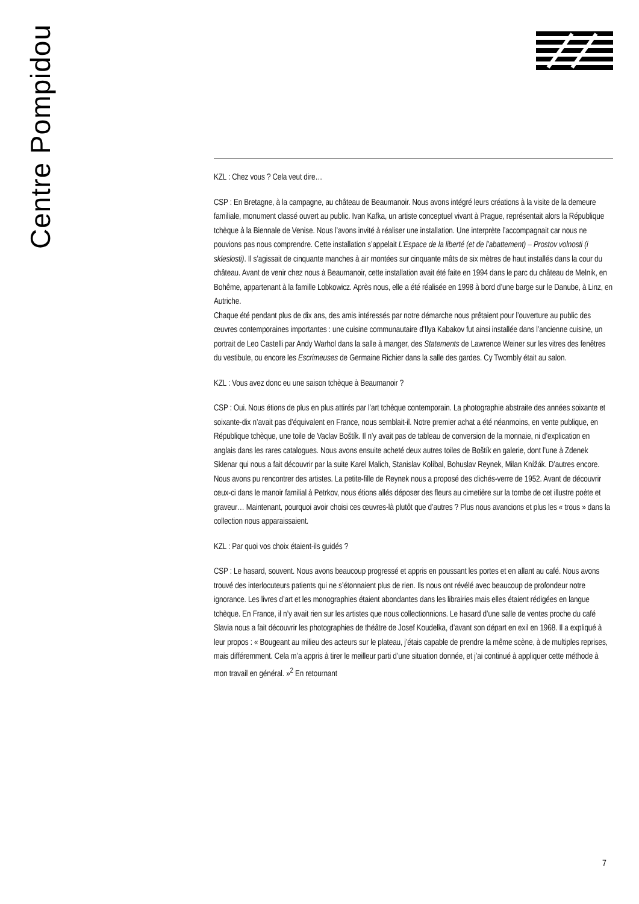Centre Pompidou
KZL : Chez vous ? Cela veut dire…
CSP : En Bretagne, à la campagne, au château de Beaumanoir. Nous avons intégré leurs créations à la visite de la demeure familiale, monument classé ouvert au public. Ivan Kafka, un artiste conceptuel vivant à Prague, représentait alors la République tchèque à la Biennale de Venise. Nous l’avons invité à réaliser une installation. Une interprète l’accompagnait car nous ne pouvions pas nous comprendre. Cette installation s’appelait L’Espace de la liberté (et de l’abattement) – Prostov volnosti (i skleslosti). Il s’agissait de cinquante manches à air montées sur cinquante mâts de six mètres de haut installés dans la cour du château. Avant de venir chez nous à Beaumanoir, cette installation avait été faite en 1994 dans le parc du château de Melnik, en Bohême, appartenant à la famille Lobkowicz. Après nous, elle a été réalisée en 1998 à bord d’une barge sur le Danube, à Linz, en Autriche.
Chaque été pendant plus de dix ans, des amis intéressés par notre démarche nous prêtaient pour l’ouverture au public des œuvres contemporaines importantes : une cuisine communautaire d’Ilya Kabakov fut ainsi installée dans l’ancienne cuisine, un portrait de Leo Castelli par Andy Warhol dans la salle à manger, des Statements de Lawrence Weiner sur les vitres des fenêtres du vestibule, ou encore les Escrimeuses de Germaine Richier dans la salle des gardes. Cy Twombly était au salon.
KZL : Vous avez donc eu une saison tchèque à Beaumanoir ?
CSP : Oui. Nous étions de plus en plus attirés par l’art tchèque contemporain. La photographie abstraite des années soixante et soixante-dix n’avait pas d’équivalent en France, nous semblait-il. Notre premier achat a été néanmoins, en vente publique, en République tchèque, une toile de Vaclav Boštík. Il n’y avait pas de tableau de conversion de la monnaie, ni d’explication en anglais dans les rares catalogues. Nous avons ensuite acheté deux autres toiles de Boštík en galerie, dont l’une à Zdenek Sklenar qui nous a fait découvrir par la suite Karel Malich, Stanislav Kolíbal, Bohuslav Reynek, Milan Knížák. D’autres encore. Nous avons pu rencontrer des artistes. La petite-fille de Reynek nous a proposé des clichés-verre de 1952. Avant de découvrir ceux-ci dans le manoir familial à Petrkov, nous étions allés déposer des fleurs au cimetière sur la tombe de cet illustre poète et graveur… Maintenant, pourquoi avoir choisi ces œuvres-là plutôt que d’autres ? Plus nous avancions et plus les « trous » dans la collection nous apparaissaient.
KZL : Par quoi vos choix étaient-ils guidés ?
CSP : Le hasard, souvent. Nous avons beaucoup progressé et appris en poussant les portes et en allant au café. Nous avons trouvé des interlocuteurs patients qui ne s’étonnaient plus de rien. Ils nous ont révélé avec beaucoup de profondeur notre ignorance. Les livres d’art et les monographies étaient abondantes dans les librairies mais elles étaient rédigées en langue tchèque. En France, il n’y avait rien sur les artistes que nous collectionnions. Le hasard d’une salle de ventes proche du café Slavia nous a fait découvrir les photographies de théâtre de Josef Koudelka, d’avant son départ en exil en 1968. Il a expliqué à leur propos : « Bougeant au milieu des acteurs sur le plateau, j’étais capable de prendre la même scène, à de multiples reprises, mais différemment. Cela m’a appris à tirer le meilleur parti d’une situation donnée, et j’ai continué à appliquer cette méthode à mon travail en général. »<sup>2</sup> En retournant
7